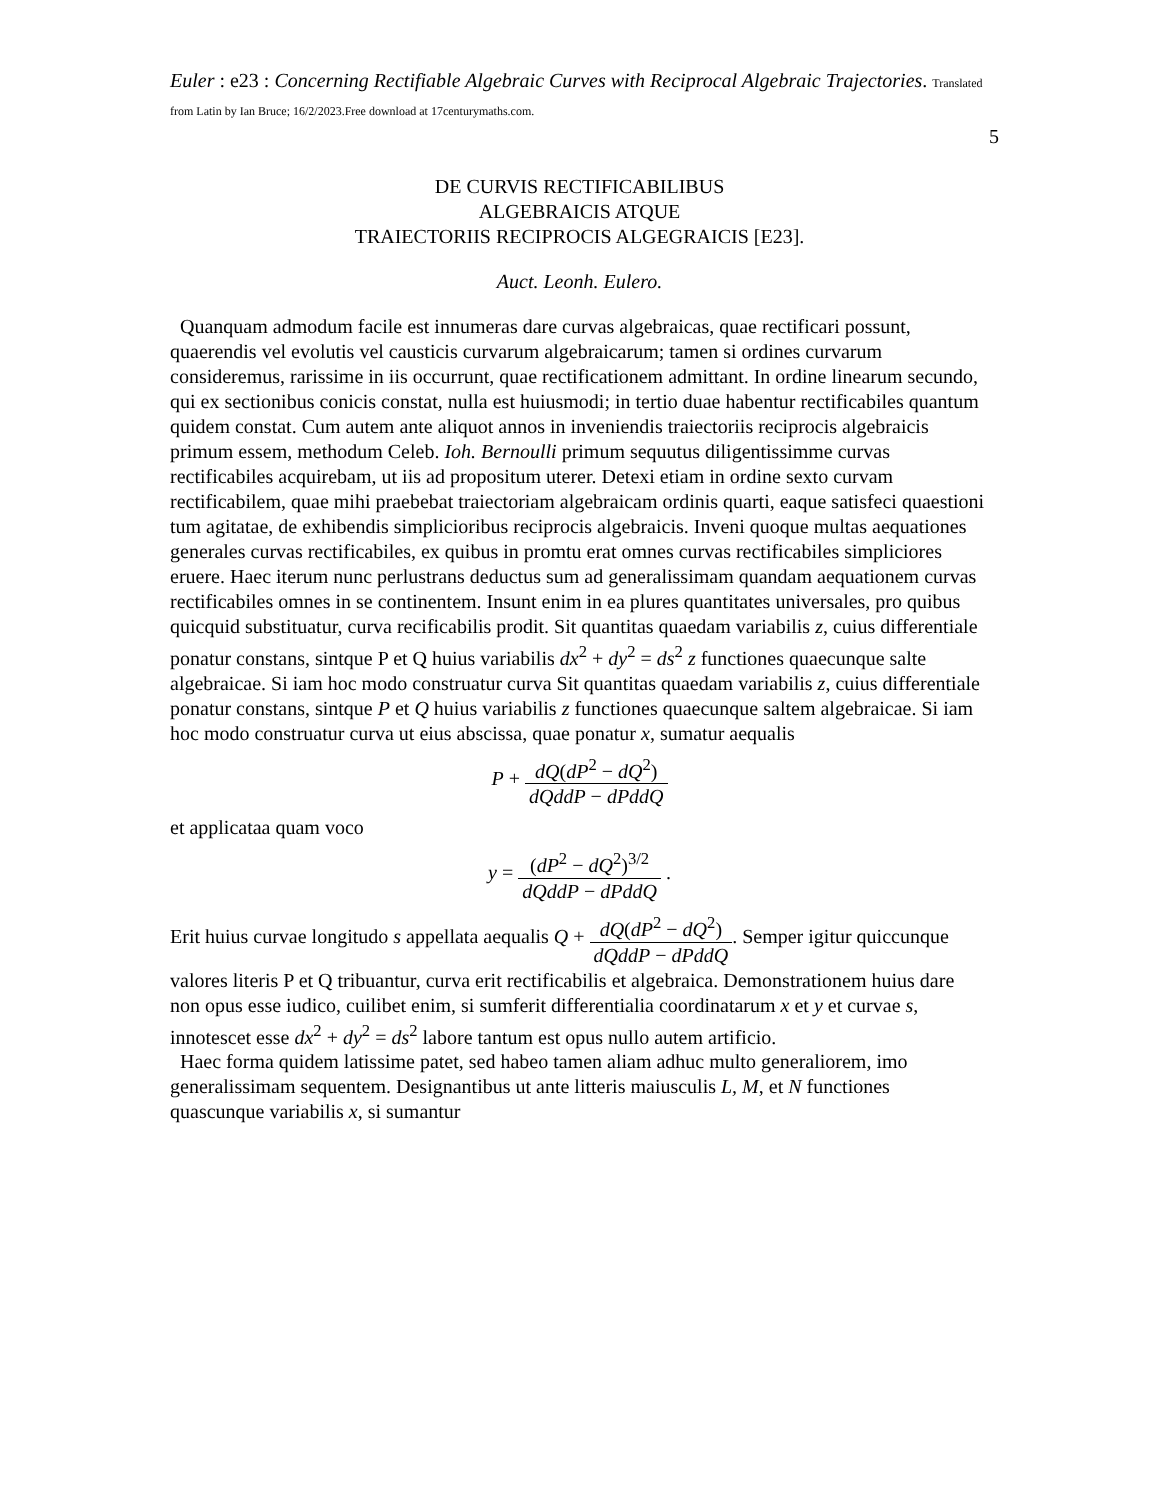Euler : e23 : Concerning Rectifiable Algebraic Curves with Reciprocal Algebraic Trajectories. Translated from Latin by Ian Bruce; 16/2/2023.Free download at 17centurymaths.com.
5
DE CURVIS RECTIFICABILIBUS
ALGEBRAICIS ATQUE
TRAIECTORIIS RECIPROCIS ALGEGRAICIS [E23].
Auct. Leonh. Eulero.
Quanquam admodum facile est innumeras dare curvas algebraicas, quae rectificari possunt, quaerendis vel evolutis vel causticis curvarum algebraicarum; tamen si ordines curvarum consideremus, rarissime in iis occurrunt, quae rectificationem admittant. In ordine linearum secundo, qui ex sectionibus conicis constat, nulla est huiusmodi; in tertio duae habentur rectificabiles quantum quidem constat. Cum autem ante aliquot annos in inveniendis traiectoriis reciprocis algebraicis primum essem, methodum Celeb. Ioh. Bernoulli primum sequutus diligentissimme curvas rectificabiles acquirebam, ut iis ad propositum uterer. Detexi etiam in ordine sexto curvam rectificabilem, quae mihi praebebat traiectoriam algebraicam ordinis quarti, eaque satisfeci quaestioni tum agitatae, de exhibendis simplicioribus reciprocis algebraicis. Inveni quoque multas aequationes generales curvas rectificabiles, ex quibus in promtu erat omnes curvas rectificabiles simpliciores eruere. Haec iterum nunc perlustrans deductus sum ad generalissimam quandam aequationem curvas rectificabiles omnes in se continentem. Insunt enim in ea plures quantitates universales, pro quibus quicquid substituatur, curva recificabilis prodit. Sit quantitas quaedam variabilis z, cuius differentiale ponatur constans, sintque P et Q huius variabilis dx<sup>2</sup> + dy<sup>2</sup> = ds<sup>2</sup> z functiones quaecunque salte algebraicae. Si iam hoc modo construatur curva Sit quantitas quaedam variabilis z, cuius differentiale ponatur constans, sintque P et Q huius variabilis z functiones quaecunque saltem algebraicae. Si iam hoc modo construatur curva ut eius abscissa, quae ponatur x, sumatur aequalis
P + dQ(dP<sup>2</sup> − dQ<sup>2</sup>) dQddP − dPddQ
et applicataa quam voco
y = (dP<sup>2</sup> − dQ<sup>2</sup>)<sup>3/2</sup> dQddP − dPddQ .
Erit huius curvae longitudo s appellata aequalis Q + dQ(dP<sup>2</sup> − dQ<sup>2</sup>) dQddP − dPddQ. Semper igitur quiccunque valores literis P et Q tribuantur, curva erit rectificabilis et algebraica. Demonstrationem huius dare non opus esse iudico, cuilibet enim, si sumferit differentialia coordinatarum x et y et curvae s, innotescet esse dx<sup>2</sup> + dy<sup>2</sup> = ds<sup>2</sup> labore tantum est opus nullo autem artificio.
Haec forma quidem latissime patet, sed habeo tamen aliam adhuc multo generaliorem, imo generalissimam sequentem. Designantibus ut ante litteris maiusculis L, M, et N functiones quascunque variabilis x, si sumantur